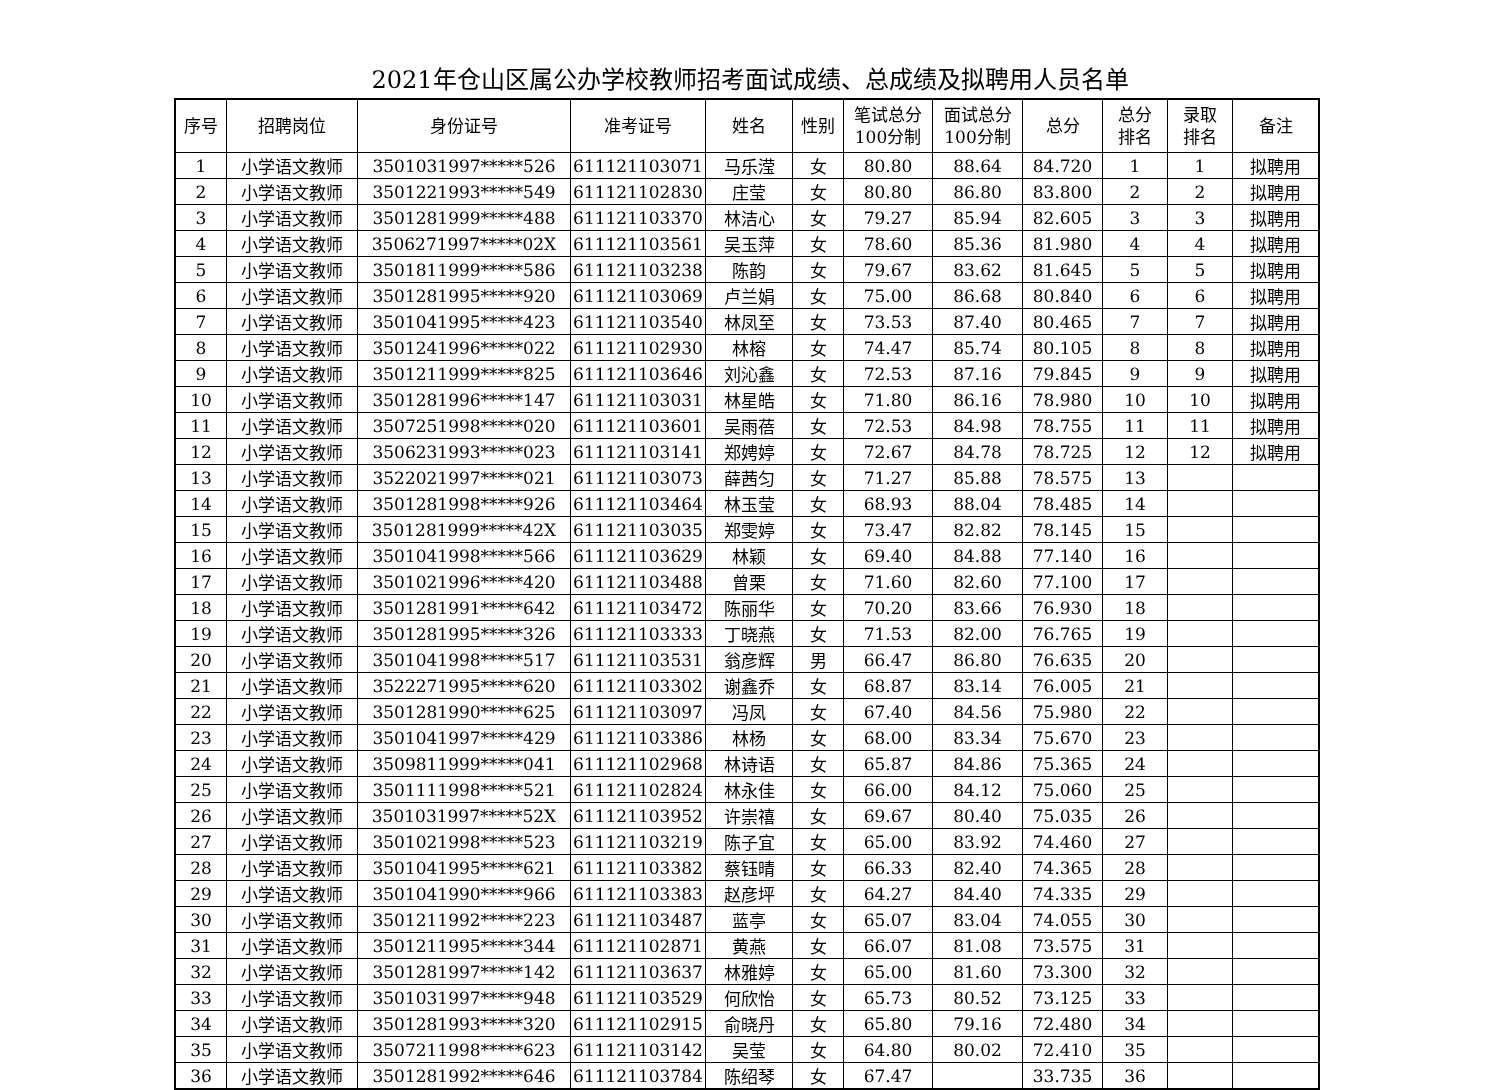2021年仓山区属公办学校教师招考面试成绩、总成绩及拟聘用人员名单
| 序号 | 招聘岗位 | 身份证号 | 准考证号 | 姓名 | 性别 | 笔试总分 100分制 | 面试总分 100分制 | 总分 | 总分 排名 | 录取 排名 | 备注 |
| --- | --- | --- | --- | --- | --- | --- | --- | --- | --- | --- | --- |
| 1 | 小学语文教师 | 3501031997*****526 | 611121103071 | 马乐滢 | 女 | 80.80 | 88.64 | 84.720 | 1 | 1 | 拟聘用 |
| 2 | 小学语文教师 | 3501221993*****549 | 611121102830 | 庄莹 | 女 | 80.80 | 86.80 | 83.800 | 2 | 2 | 拟聘用 |
| 3 | 小学语文教师 | 3501281999*****488 | 611121103370 | 林洁心 | 女 | 79.27 | 85.94 | 82.605 | 3 | 3 | 拟聘用 |
| 4 | 小学语文教师 | 3506271997*****02X | 611121103561 | 吴玉萍 | 女 | 78.60 | 85.36 | 81.980 | 4 | 4 | 拟聘用 |
| 5 | 小学语文教师 | 3501811999*****586 | 611121103238 | 陈韵 | 女 | 79.67 | 83.62 | 81.645 | 5 | 5 | 拟聘用 |
| 6 | 小学语文教师 | 3501281995*****920 | 611121103069 | 卢兰娟 | 女 | 75.00 | 86.68 | 80.840 | 6 | 6 | 拟聘用 |
| 7 | 小学语文教师 | 3501041995*****423 | 611121103540 | 林凤至 | 女 | 73.53 | 87.40 | 80.465 | 7 | 7 | 拟聘用 |
| 8 | 小学语文教师 | 3501241996*****022 | 611121102930 | 林榕 | 女 | 74.47 | 85.74 | 80.105 | 8 | 8 | 拟聘用 |
| 9 | 小学语文教师 | 3501211999*****825 | 611121103646 | 刘沁鑫 | 女 | 72.53 | 87.16 | 79.845 | 9 | 9 | 拟聘用 |
| 10 | 小学语文教师 | 3501281996*****147 | 611121103031 | 林星皓 | 女 | 71.80 | 86.16 | 78.980 | 10 | 10 | 拟聘用 |
| 11 | 小学语文教师 | 3507251998*****020 | 611121103601 | 吴雨蓓 | 女 | 72.53 | 84.98 | 78.755 | 11 | 11 | 拟聘用 |
| 12 | 小学语文教师 | 3506231993*****023 | 611121103141 | 郑娉婷 | 女 | 72.67 | 84.78 | 78.725 | 12 | 12 | 拟聘用 |
| 13 | 小学语文教师 | 3522021997*****021 | 611121103073 | 薛茜匀 | 女 | 71.27 | 85.88 | 78.575 | 13 | | |
| 14 | 小学语文教师 | 3501281998*****926 | 611121103464 | 林玉莹 | 女 | 68.93 | 88.04 | 78.485 | 14 | | |
| 15 | 小学语文教师 | 3501281999*****42X | 611121103035 | 郑雯婷 | 女 | 73.47 | 82.82 | 78.145 | 15 | | |
| 16 | 小学语文教师 | 3501041998*****566 | 611121103629 | 林颖 | 女 | 69.40 | 84.88 | 77.140 | 16 | | |
| 17 | 小学语文教师 | 3501021996*****420 | 611121103488 | 曾栗 | 女 | 71.60 | 82.60 | 77.100 | 17 | | |
| 18 | 小学语文教师 | 3501281991*****642 | 611121103472 | 陈丽华 | 女 | 70.20 | 83.66 | 76.930 | 18 | | |
| 19 | 小学语文教师 | 3501281995*****326 | 611121103333 | 丁晓燕 | 女 | 71.53 | 82.00 | 76.765 | 19 | | |
| 20 | 小学语文教师 | 3501041998*****517 | 611121103531 | 翁彦辉 | 男 | 66.47 | 86.80 | 76.635 | 20 | | |
| 21 | 小学语文教师 | 3522271995*****620 | 611121103302 | 谢鑫乔 | 女 | 68.87 | 83.14 | 76.005 | 21 | | |
| 22 | 小学语文教师 | 3501281990*****625 | 611121103097 | 冯凤 | 女 | 67.40 | 84.56 | 75.980 | 22 | | |
| 23 | 小学语文教师 | 3501041997*****429 | 611121103386 | 林杨 | 女 | 68.00 | 83.34 | 75.670 | 23 | | |
| 24 | 小学语文教师 | 3509811999*****041 | 611121102968 | 林诗语 | 女 | 65.87 | 84.86 | 75.365 | 24 | | |
| 25 | 小学语文教师 | 3501111998*****521 | 611121102824 | 林永佳 | 女 | 66.00 | 84.12 | 75.060 | 25 | | |
| 26 | 小学语文教师 | 3501031997*****52X | 611121103952 | 许崇禧 | 女 | 69.67 | 80.40 | 75.035 | 26 | | |
| 27 | 小学语文教师 | 3501021998*****523 | 611121103219 | 陈子宜 | 女 | 65.00 | 83.92 | 74.460 | 27 | | |
| 28 | 小学语文教师 | 3501041995*****621 | 611121103382 | 蔡钰晴 | 女 | 66.33 | 82.40 | 74.365 | 28 | | |
| 29 | 小学语文教师 | 3501041990*****966 | 611121103383 | 赵彦坪 | 女 | 64.27 | 84.40 | 74.335 | 29 | | |
| 30 | 小学语文教师 | 3501211992*****223 | 611121103487 | 蓝亭 | 女 | 65.07 | 83.04 | 74.055 | 30 | | |
| 31 | 小学语文教师 | 3501211995*****344 | 611121102871 | 黄燕 | 女 | 66.07 | 81.08 | 73.575 | 31 | | |
| 32 | 小学语文教师 | 3501281997*****142 | 611121103637 | 林雅婷 | 女 | 65.00 | 81.60 | 73.300 | 32 | | |
| 33 | 小学语文教师 | 3501031997*****948 | 611121103529 | 何欣怡 | 女 | 65.73 | 80.52 | 73.125 | 33 | | |
| 34 | 小学语文教师 | 3501281993*****320 | 611121102915 | 俞晓丹 | 女 | 65.80 | 79.16 | 72.480 | 34 | | |
| 35 | 小学语文教师 | 3507211998*****623 | 611121103142 | 吴莹 | 女 | 64.80 | 80.02 | 72.410 | 35 | | |
| 36 | 小学语文教师 | 3501281992*****646 | 611121103784 | 陈绍琴 | 女 | 67.47 | | 33.735 | 36 | | |